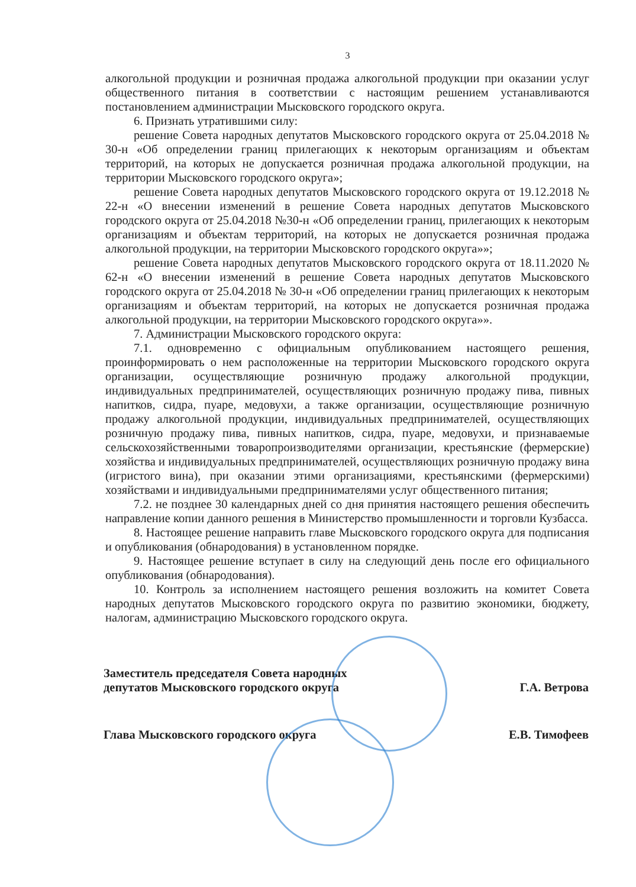3
алкогольной продукции и розничная продажа алкогольной продукции при оказании услуг общественного питания в соответствии с настоящим решением устанавливаются постановлением администрации Мысковского городского округа.
6. Признать утратившими силу:
решение Совета народных депутатов Мысковского городского округа от 25.04.2018 № 30-н «Об определении границ прилегающих к некоторым организациям и объектам территорий, на которых не допускается розничная продажа алкогольной продукции, на территории Мысковского городского округа»;
решение Совета народных депутатов Мысковского городского округа от 19.12.2018 № 22-н «О внесении изменений в решение Совета народных депутатов Мысковского городского округа от 25.04.2018 №30-н «Об определении границ, прилегающих к некоторым организациям и объектам территорий, на которых не допускается розничная продажа алкогольной продукции, на территории Мысковского городского округа»»;
решение Совета народных депутатов Мысковского городского округа от 18.11.2020 № 62-н «О внесении изменений в решение Совета народных депутатов Мысковского городского округа от 25.04.2018 № 30-н «Об определении границ прилегающих к некоторым организациям и объектам территорий, на которых не допускается розничная продажа алкогольной продукции, на территории Мысковского городского округа»».
7. Администрации Мысковского городского округа:
7.1. одновременно с официальным опубликованием настоящего решения, проинформировать о нем расположенные на территории Мысковского городского округа организации, осуществляющие розничную продажу алкогольной продукции, индивидуальных предпринимателей, осуществляющих розничную продажу пива, пивных напитков, сидра, пуаре, медовухи, а также организации, осуществляющие розничную продажу алкогольной продукции, индивидуальных предпринимателей, осуществляющих розничную продажу пива, пивных напитков, сидра, пуаре, медовухи, и признаваемые сельскохозяйственными товаропроизводителями организации, крестьянские (фермерские) хозяйства и индивидуальных предпринимателей, осуществляющих розничную продажу вина (игристого вина), при оказании этими организациями, крестьянскими (фермерскими) хозяйствами и индивидуальными предпринимателями услуг общественного питания;
7.2. не позднее 30 календарных дней со дня принятия настоящего решения обеспечить направление копии данного решения в Министерство промышленности и торговли Кузбасса.
8. Настоящее решение направить главе Мысковского городского округа для подписания и опубликования (обнародования) в установленном порядке.
9. Настоящее решение вступает в силу на следующий день после его официального опубликования (обнародования).
10. Контроль за исполнением настоящего решения возложить на комитет Совета народных депутатов Мысковского городского округа по развитию экономики, бюджету, налогам, администрацию Мысковского городского округа.
Заместитель председателя Совета народных
депутатов Мысковского городского округа
Г.А. Ветрова
Глава Мысковского городского округа
Е.В. Тимофеев